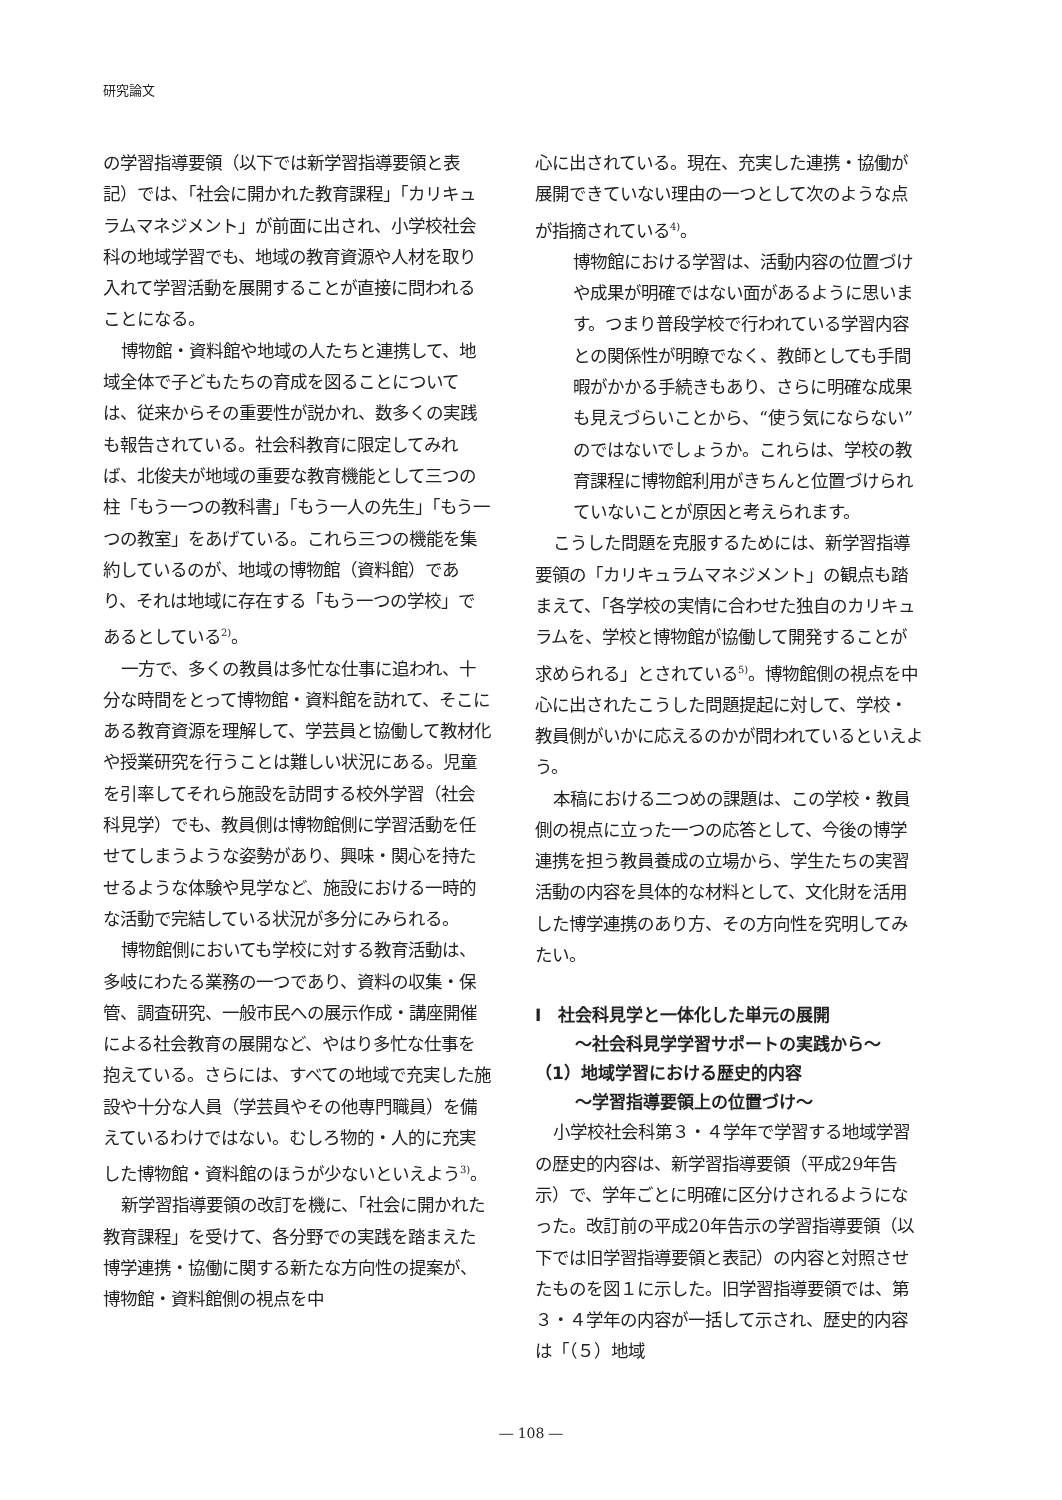研究論文
の学習指導要領（以下では新学習指導要領と表記）では、「社会に開かれた教育課程」「カリキュラムマネジメント」が前面に出され、小学校社会科の地域学習でも、地域の教育資源や人材を取り入れて学習活動を展開することが直接に問われることになる。
博物館・資料館や地域の人たちと連携して、地域全体で子どもたちの育成を図ることについては、従来からその重要性が説かれ、数多くの実践も報告されている。社会科教育に限定してみれば、北俊夫が地域の重要な教育機能として三つの柱「もう一つの教科書」「もう一人の先生」「もう一つの教室」をあげている。これら三つの機能を集約しているのが、地域の博物館（資料館）であり、それは地域に存在する「もう一つの学校」であるとしている<sup>2)</sup>。
一方で、多くの教員は多忙な仕事に追われ、十分な時間をとって博物館・資料館を訪れて、そこにある教育資源を理解して、学芸員と協働して教材化や授業研究を行うことは難しい状況にある。児童を引率してそれら施設を訪問する校外学習（社会科見学）でも、教員側は博物館側に学習活動を任せてしまうような姿勢があり、興味・関心を持たせるような体験や見学など、施設における一時的な活動で完結している状況が多分にみられる。
博物館側においても学校に対する教育活動は、多岐にわたる業務の一つであり、資料の収集・保管、調査研究、一般市民への展示作成・講座開催による社会教育の展開など、やはり多忙な仕事を抱えている。さらには、すべての地域で充実した施設や十分な人員（学芸員やその他専門職員）を備えているわけではない。むしろ物的・人的に充実した博物館・資料館のほうが少ないといえよう<sup>3)</sup>。
新学習指導要領の改訂を機に、「社会に開かれた教育課程」を受けて、各分野での実践を踏まえた博学連携・協働に関する新たな方向性の提案が、博物館・資料館側の視点を中
心に出されている。現在、充実した連携・協働が展開できていない理由の一つとして次のような点が指摘されている<sup>4)</sup>。
博物館における学習は、活動内容の位置づけや成果が明確ではない面があるように思います。つまり普段学校で行われている学習内容との関係性が明瞭でなく、教師としても手間暇がかかる手続きもあり、さらに明確な成果も見えづらいことから、“使う気にならない”のではないでしょうか。これらは、学校の教育課程に博物館利用がきちんと位置づけられていないことが原因と考えられます。
こうした問題を克服するためには、新学習指導要領の「カリキュラムマネジメント」の観点も踏まえて、「各学校の実情に合わせた独自のカリキュラムを、学校と博物館が協働して開発することが求められる」とされている<sup>5)</sup>。博物館側の視点を中心に出されたこうした問題提起に対して、学校・教員側がいかに応えるのかが問われているといえよう。
本稿における二つめの課題は、この学校・教員側の視点に立った一つの応答として、今後の博学連携を担う教員養成の立場から、学生たちの実習活動の内容を具体的な材料として、文化財を活用した博学連携のあり方、その方向性を究明してみたい。
Ⅰ　社会科見学と一体化した単元の展開
～社会科見学学習サポートの実践から～
（1）地域学習における歴史的内容
～学習指導要領上の位置づけ～
小学校社会科第３・４学年で学習する地域学習の歴史的内容は、新学習指導要領（平成29年告示）で、学年ごとに明確に区分けされるようになった。改訂前の平成20年告示の学習指導要領（以下では旧学習指導要領と表記）の内容と対照させたものを図１に示した。旧学習指導要領では、第３・４学年の内容が一括して示され、歴史的内容は「（５）地域
― 108 ―